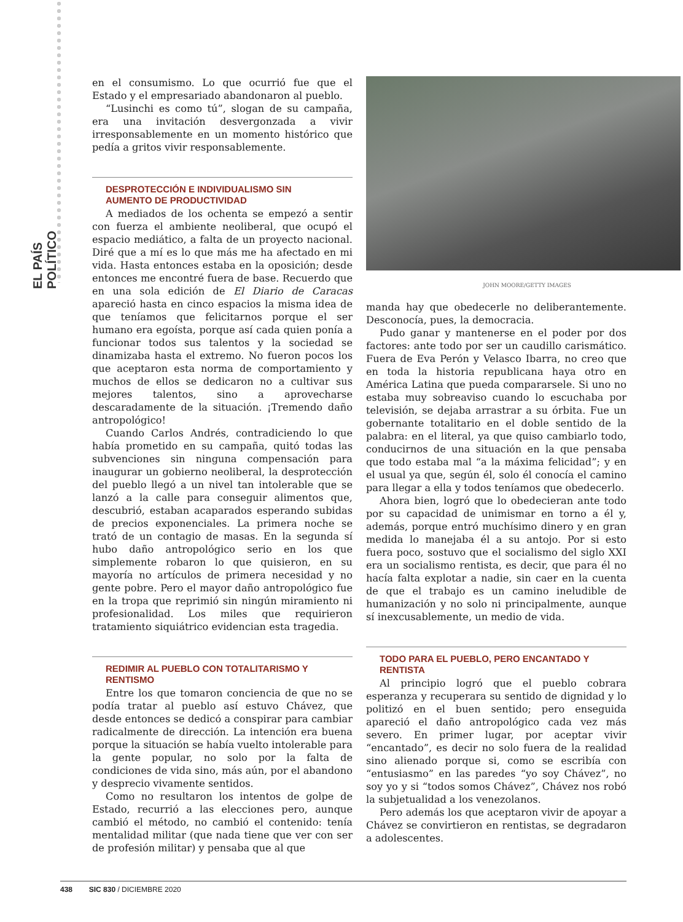EL PAÍS POLÍTICO
en el consumismo. Lo que ocurrió fue que el Estado y el empresariado abandonaron al pueblo.
“Lusinchi es como tú”, slogan de su campaña, era una invitación desvergonzada a vivir irresponsablemente en un momento histórico que pedía a gritos vivir responsablemente.
DESPROTECCIÓN E INDIVIDUALISMO SIN AUMENTO DE PRODUCTIVIDAD
A mediados de los ochenta se empezó a sentir con fuerza el ambiente neoliberal, que ocupó el espacio mediático, a falta de un proyecto nacional. Diré que a mí es lo que más me ha afectado en mi vida. Hasta entonces estaba en la oposición; desde entonces me encontré fuera de base. Recuerdo que en una sola edición de El Diario de Caracas apareció hasta en cinco espacios la misma idea de que teníamos que felicitarnos porque el ser humano era egoísta, porque así cada quien ponía a funcionar todos sus talentos y la sociedad se dinamizaba hasta el extremo. No fueron pocos los que aceptaron esta norma de comportamiento y muchos de ellos se dedicaron no a cultivar sus mejores talentos, sino a aprovecharse descaradamente de la situación. ¡Tremendo daño antropológico!
Cuando Carlos Andrés, contradiciendo lo que había prometido en su campaña, quitó todas las subvenciones sin ninguna compensación para inaugurar un gobierno neoliberal, la desprotección del pueblo llegó a un nivel tan intolerable que se lanzó a la calle para conseguir alimentos que, descubrió, estaban acaparados esperando subidas de precios exponenciales. La primera noche se trató de un contagio de masas. En la segunda sí hubo daño antropológico serio en los que simplemente robaron lo que quisieron, en su mayoría no artículos de primera necesidad y no gente pobre. Pero el mayor daño antropológico fue en la tropa que reprimió sin ningún miramiento ni profesionalidad. Los miles que requirieron tratamiento siquiátrico evidencian esta tragedia.
REDIMIR AL PUEBLO CON TOTALITARISMO Y RENTISMO
Entre los que tomaron conciencia de que no se podía tratar al pueblo así estuvo Chávez, que desde entonces se dedicó a conspirar para cambiar radicalmente de dirección. La intención era buena porque la situación se había vuelto intolerable para la gente popular, no solo por la falta de condiciones de vida sino, más aún, por el abandono y desprecio vivamente sentidos.
Como no resultaron los intentos de golpe de Estado, recurrió a las elecciones pero, aunque cambió el método, no cambió el contenido: tenía mentalidad militar (que nada tiene que ver con ser de profesión militar) y pensaba que al que
JOHN MOORE/GETTY IMAGES
manda hay que obedecerle no deliberantemente. Desconocía, pues, la democracia.
Pudo ganar y mantenerse en el poder por dos factores: ante todo por ser un caudillo carismático. Fuera de Eva Perón y Velasco Ibarra, no creo que en toda la historia republicana haya otro en América Latina que pueda compararsele. Si uno no estaba muy sobreaviso cuando lo escuchaba por televisión, se dejaba arrastrar a su órbita. Fue un gobernante totalitario en el doble sentido de la palabra: en el literal, ya que quiso cambiarlo todo, conducirnos de una situación en la que pensaba que todo estaba mal “a la máxima felicidad”; y en el usual ya que, según él, solo él conocía el camino para llegar a ella y todos teníamos que obedecerlo.
Ahora bien, logró que lo obedecieran ante todo por su capacidad de unimismar en torno a él y, además, porque entró muchísimo dinero y en gran medida lo manejaba él a su antojo. Por si esto fuera poco, sostuvo que el socialismo del siglo XXI era un socialismo rentista, es decir, que para él no hacía falta explotar a nadie, sin caer en la cuenta de que el trabajo es un camino ineludible de humanización y no solo ni principalmente, aunque sí inexcusablemente, un medio de vida.
TODO PARA EL PUEBLO, PERO ENCANTADO Y RENTISTA
Al principio logró que el pueblo cobrara esperanza y recuperara su sentido de dignidad y lo politizó en el buen sentido; pero enseguida apareció el daño antropológico cada vez más severo. En primer lugar, por aceptar vivir “encantado”, es decir no solo fuera de la realidad sino alienado porque si, como se escribía con “entusiasmo” en las paredes “yo soy Chávez”, no soy yo y si “todos somos Chávez”, Chávez nos robó la subjetualidad a los venezolanos.
Pero además los que aceptaron vivir de apoyar a Chávez se convirtieron en rentistas, se degradaron a adolescentes.
438 SIC 830 / DICIEMBRE 2020